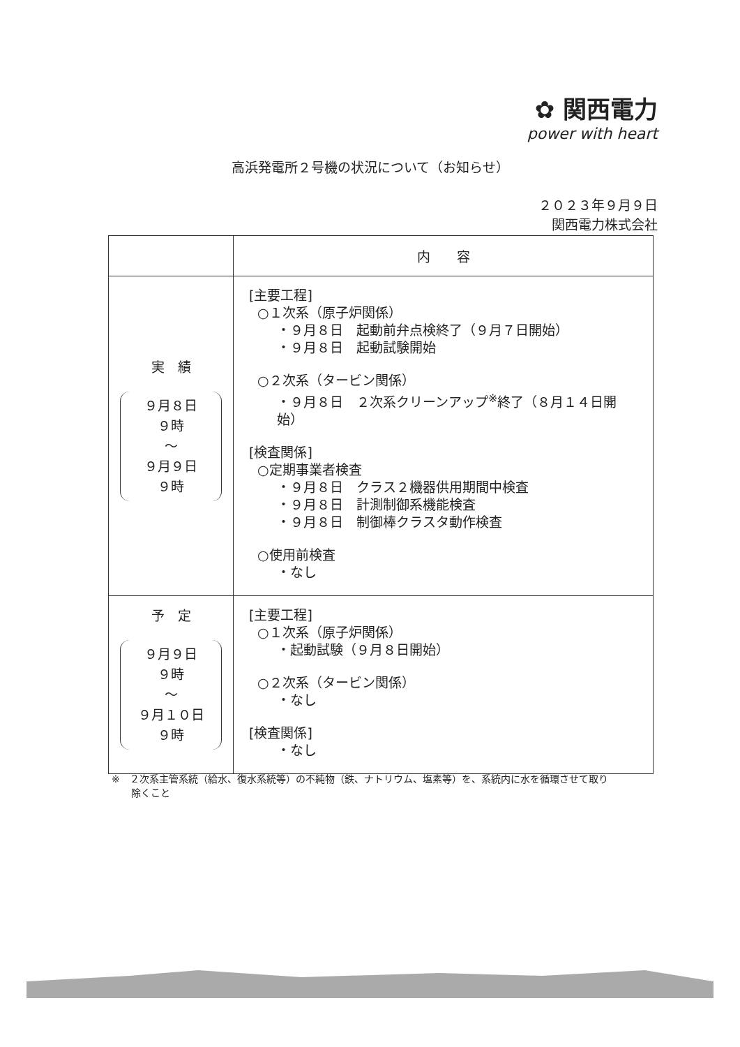✿ 関西電力
power with heart
高浜発電所２号機の状況について（お知らせ）
２０２３年９月９日
関西電力株式会社
| | 内 容 |
| --- | --- |
| 実 績 ９月８日 ９時 ～ ９月９日 ９時 | [主要工程] ○１次系（原子炉関係） ・９月８日 起動前弁点検終了（９月７日開始） ・９月８日 起動試験開始 ○２次系（タービン関係） ・９月８日 ２次系クリーンアップ<sup>※</sup>終了（８月１４日開始） [検査関係] ○定期事業者検査 ・９月８日 クラス２機器供用期間中検査 ・９月８日 計測制御系機能検査 ・９月８日 制御棒クラスタ動作検査 ○使用前検査 ・なし |
| 予 定 ９月９日 ９時 ～ ９月１０日 ９時 | [主要工程] ○１次系（原子炉関係） ・起動試験（９月８日開始） ○２次系（タービン関係） ・なし [検査関係] ・なし |
※　２次系主管系統（給水、復水系統等）の不純物（鉄、ナトリウム、塩素等）を、系統内に水を循環させて取り
　　除くこと